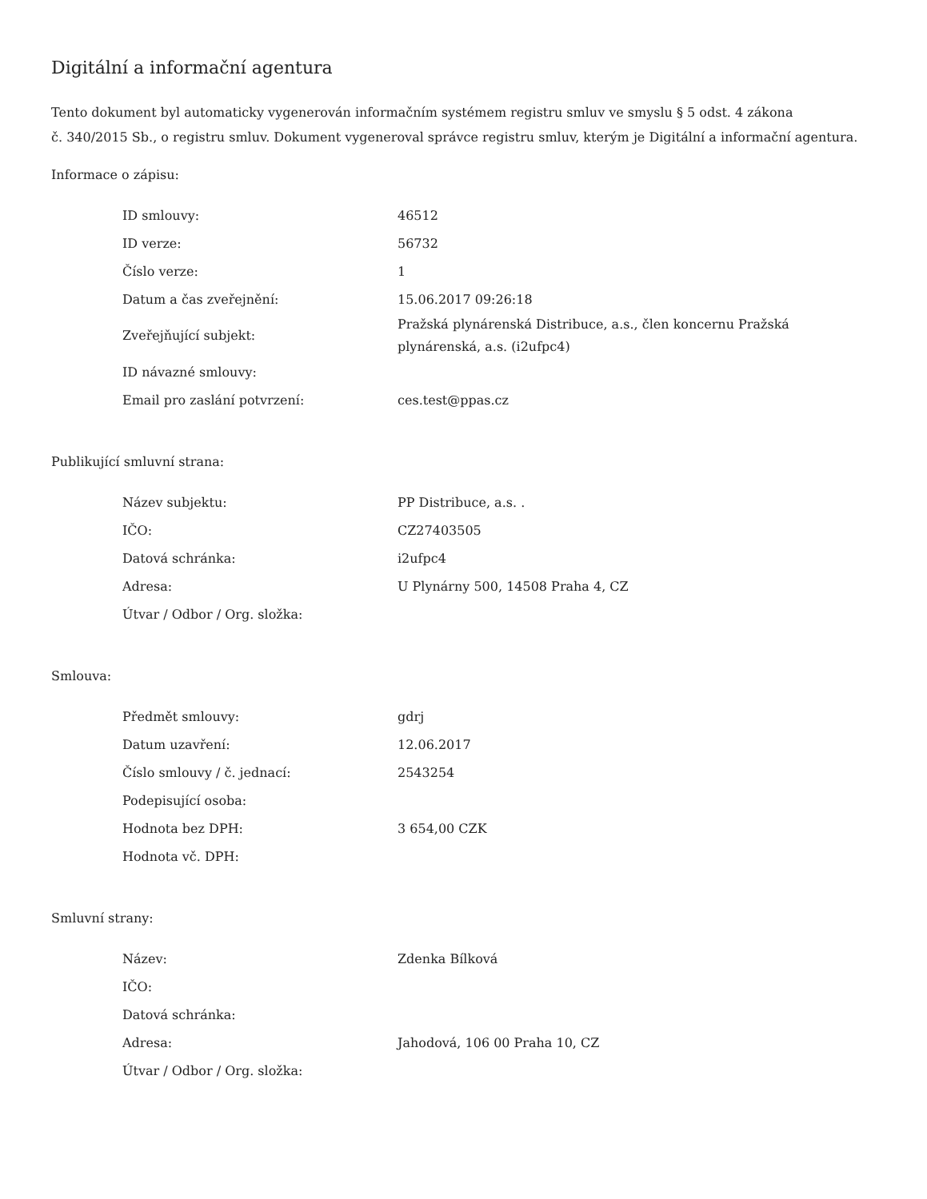Digitální a informační agentura
Tento dokument byl automaticky vygenerován informačním systémem registru smluv ve smyslu § 5 odst. 4 zákona
č. 340/2015 Sb., o registru smluv. Dokument vygeneroval správce registru smluv, kterým je Digitální a informační agentura.
Informace o zápisu:
| ID smlouvy: | 46512 |
| ID verze: | 56732 |
| Číslo verze: | 1 |
| Datum a čas zveřejnění: | 15.06.2017 09:26:18 |
| Zveřejňující subjekt: | Pražská plynárenská Distribuce, a.s., člen koncernu Pražská plynárenská, a.s. (i2ufpc4) |
| ID návazné smlouvy: | |
| Email pro zaslání potvrzení: | ces.test@ppas.cz |
Publikující smluvní strana:
| Název subjektu: | PP Distribuce, a.s. . |
| IČO: | CZ27403505 |
| Datová schránka: | i2ufpc4 |
| Adresa: | U Plynárny 500, 14508 Praha 4, CZ |
| Útvar / Odbor / Org. složka: | |
Smlouva:
| Předmět smlouvy: | gdrj |
| Datum uzavření: | 12.06.2017 |
| Číslo smlouvy / č. jednací: | 2543254 |
| Podepisující osoba: | |
| Hodnota bez DPH: | 3 654,00 CZK |
| Hodnota vč. DPH: | |
Smluvní strany:
| Název: | Zdenka Bílková |
| IČO: | |
| Datová schránka: | |
| Adresa: | Jahodová, 106 00 Praha 10, CZ |
| Útvar / Odbor / Org. složka: | |